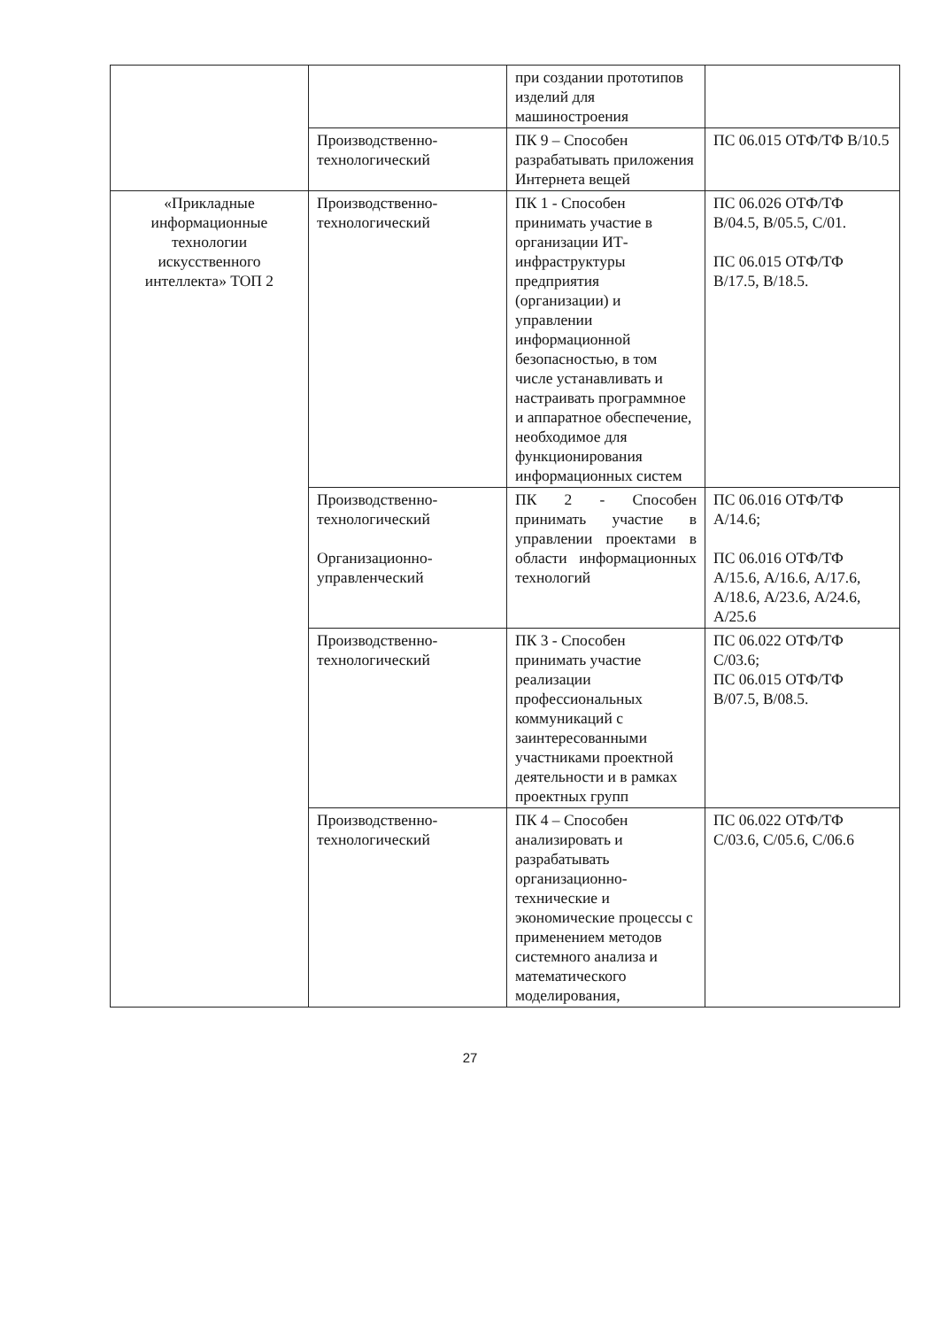| | | при создании прототипов изделий для машиностроения | |
| | Производственно-технологический | ПК 9 – Способен разрабатывать приложения Интернета вещей | ПС 06.015 ОТФ/ТФ B/10.5 |
| «Прикладные информационные технологии искусственного интеллекта» ТОП 2 | Производственно-технологический | ПК 1 - Способен принимать участие в организации ИТ-инфраструктуры предприятия (организации) и управлении информационной безопасностью, в том числе устанавливать и настраивать программное и аппаратное обеспечение, необходимое для функционирования информационных систем | ПС 06.026 ОТФ/ТФ В/04.5, В/05.5, С/01. ПС 06.015 ОТФ/ТФ В/17.5, В/18.5. |
| | Производственно-технологический Организационно-управленческий | ПК 2 - Способен принимать участие в управлении проектами в области информационных технологий | ПС 06.016 ОТФ/ТФ А/14.6; ПС 06.016 ОТФ/ТФ А/15.6, А/16.6, А/17.6, А/18.6, А/23.6, А/24.6, А/25.6 |
| | Производственно-технологический | ПК 3 - Способен принимать участие реализации профессиональных коммуникаций с заинтересованными участниками проектной деятельности и в рамках проектных групп | ПС 06.022 ОТФ/ТФ С/03.6; ПС 06.015 ОТФ/ТФ В/07.5, В/08.5. |
| | Производственно-технологический | ПК 4 – Способен анализировать и разрабатывать организационно-технические и экономические процессы с применением методов системного анализа и математического моделирования, | ПС 06.022 ОТФ/ТФ С/03.6, С/05.6, С/06.6 |
27